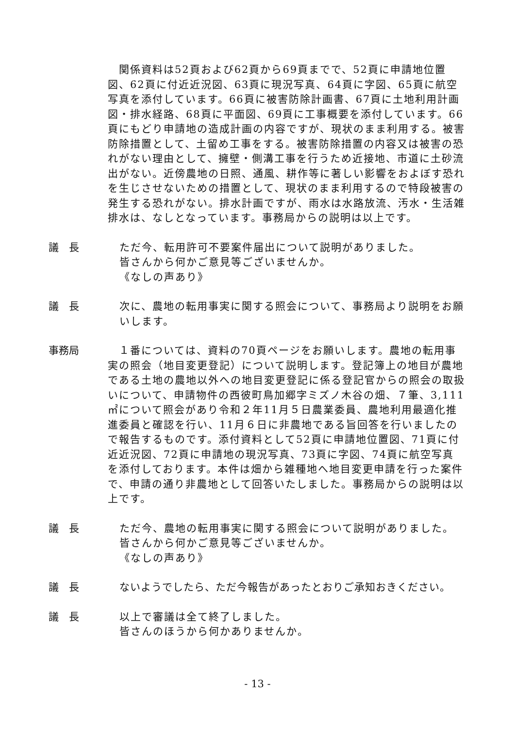関係資料は52頁および62頁から69頁までで、52頁に申請地位置図、62頁に付近近況図、63頁に現況写真、64頁に字図、65頁に航空写真を添付しています。66頁に被害防除計画書、67頁に土地利用計画図・排水経路、68頁に平面図、69頁に工事概要を添付しています。66頁にもどり申請地の造成計画の内容ですが、現状のまま利用する。被害防除措置として、土留め工事をする。被害防除措置の内容又は被害の恐れがない理由として、擁壁・側溝工事を行うため近接地、市道に土砂流出がない。近傍農地の日照、通風、耕作等に著しい影響をおよぼす恐れを生じさせないための措置として、現状のまま利用するので特段被害の発生する恐れがない。排水計画ですが、雨水は水路放流、汚水・生活雑排水は、なしとなっています。事務局からの説明は以上です。
議　長 ただ今、転用許可不要案件届出について説明がありました。
皆さんから何かご意見等ございませんか。
《なしの声あり》
議　長 次に、農地の転用事実に関する照会について、事務局より説明をお願いします。
事務局 　１番については、資料の70頁ページをお願いします。農地の転用事実の照会（地目変更登記）について説明します。登記簿上の地目が農地である土地の農地以外への地目変更登記に係る登記官からの照会の取扱いについて、申請物件の西彼町鳥加郷字ミズノ木谷の畑、７筆、3,111㎡について照会があり令和２年11月５日農業委員、農地利用最適化推進委員と確認を行い、11月６日に非農地である旨回答を行いましたので報告するものです。添付資料として52頁に申請地位置図、71頁に付近近況図、72頁に申請地の現況写真、73頁に字図、74頁に航空写真を添付しております。本件は畑から雑種地へ地目変更申請を行った案件で、申請の通り非農地として回答いたしました。事務局からの説明は以上です。
議　長 ただ今、農地の転用事実に関する照会について説明がありました。
皆さんから何かご意見等ございませんか。
《なしの声あり》
議　長 ないようでしたら、ただ今報告があったとおりご承知おきください。
議　長 以上で審議は全て終了しました。
皆さんのほうから何かありませんか。
- 13 -